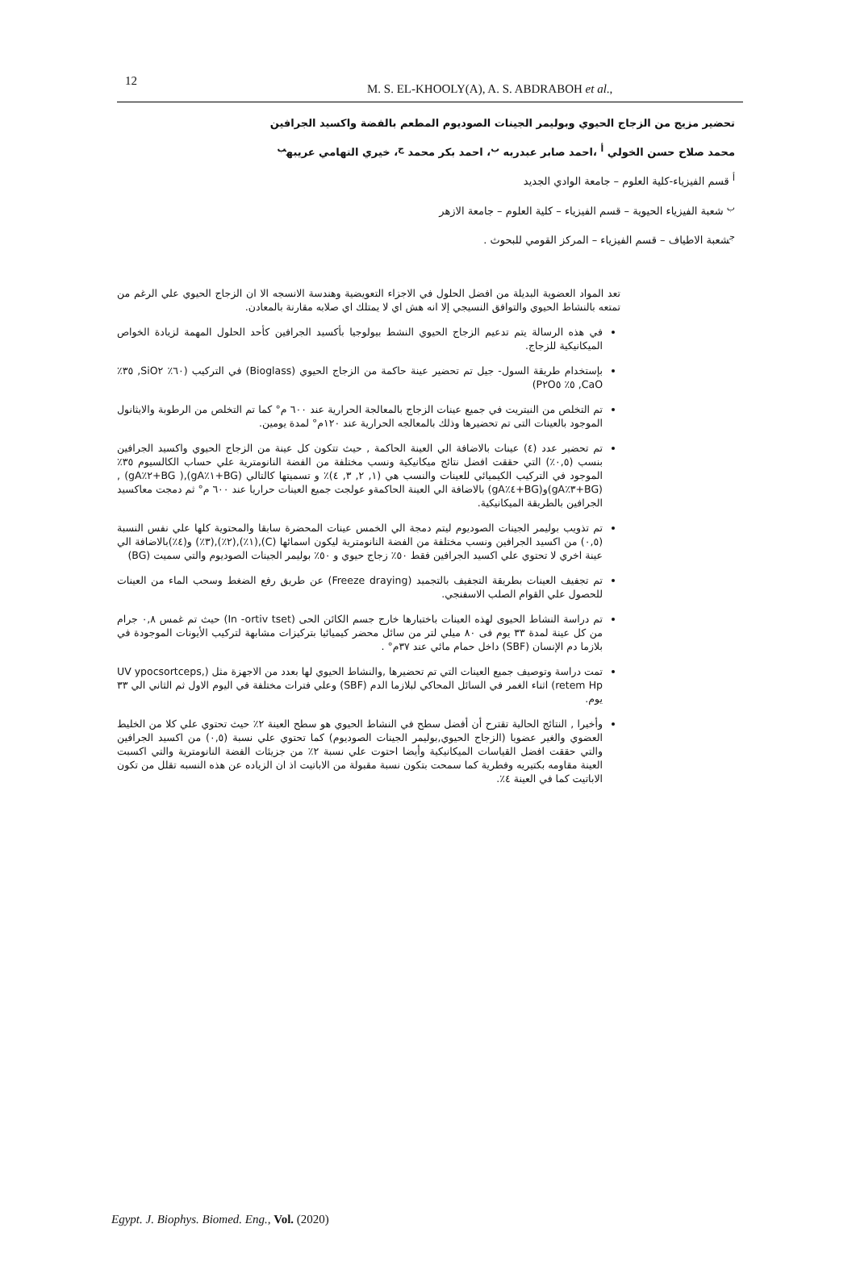12
M. S. EL-KHOOLY(A), A. S. ABDRABOH et al.,
تحضير مزيج من الزجاج الحيوي وبوليمر الجينات الصوديوم المطعم بالفضة واكسيد الجرافين
محمد صلاح حسن الخولي <sup>أ</sup> ،احمد صابر عبدربه <sup>ب</sup>، احمد بكر محمد <sup>ج</sup>، خيري التهامي عريبه<sup>ب</sup>
<sup>أ</sup> قسم الفيزياء-كلية العلوم – جامعة الوادي الجديد
<sup>ب</sup> شعبة الفيزياء الحيوية – قسم الفيزياء – كلية العلوم – جامعة الازهر
<sup>ج</sup>شعبة الاطياف – قسم الفيزياء – المركز القومي للبحوث .
تعد المواد العضوية البديلة من افضل الحلول في الاجزاء التعويضية وهندسة الانسجه الا ان الزجاج الحيوي علي الرغم من تمتعه بالنشاط الحيوي والتوافق النسيجي إلا انه هش اي لا يمتلك اي صلابه مقارنة بالمعادن.
في هذه الرسالة يتم تدعيم الزجاج الحيوي النشط بيولوجيا بأكسيد الجرافين كأحد الحلول المهمة لزيادة الخواص الميكانيكية للزجاج.
بإستخدام طريقة السول- جيل تم تحضير عينة حاكمة من الزجاج الحيوي (Bioglass) في التركيب (٦٠٪ SiO٢, ٣٥٪ CaO, ٥٪ P٢O٥)
تم التخلص من النيتريت في جميع عينات الزجاج بالمعالجة الحرارية عند ٦٠٠ م° كما تم التخلص من الرطوبة والايثانول الموجود بالعينات التى تم تحضيرها وذلك بالمعالجه الحرارية عند ١٢٠م° لمدة يومين.
تم تحضير عدد (٤) عينات بالاضافة الي العينة الحاكمة , حيث تتكون كل عينة من الزجاج الحيوي واكسيد الجرافين بنسب (٠,٥٪) التي حققت افضل نتائج ميكانيكية ونسب مختلفة من الفضة النانومترية علي حساب الكالسيوم ٣٥٪ الموجود في التركيب الكيميائي للعينات والنسب هي (١, ٢, ٣, ٤)٪ و تسميتها كالتالي (BG+١٪gA),( BG+٢٪gA) ,(BG+٣٪gA)و(BG+٤٪gA) بالاضافة الي العينة الحاكمةو عولجت جميع العينات حراريا عند ٦٠٠ م° ثم دمجت معاكسيد الجرافين بالطريقة الميكانيكية.
تم تذويب بوليمر الجينات الصوديوم ليتم دمجة الي الخمس عينات المحضرة سابقا والمحتوية كلها علي نفس النسبة (٠,٥) من اكسيد الجرافين ونسب مختلفة من الفضة النانومترية ليكون اسمائها (C),(١٪),(٢٪),(٣٪) و(٤٪)بالاضافة الي عينة اخري لا تحتوي علي اكسيد الجرافين فقط ٥٠٪ زجاج حيوي و ٥٠٪ بوليمر الجينات الصوديوم والتي سميت (BG)
تم تجفيف العينات بطريقة التجفيف بالتجميد (Freeze draying) عن طريق رفع الضغط وسحب الماء من العينات للحصول علي القوام الصلب الاسفنجي.
تم دراسة النشاط الحيوى لهذه العينات باختبارها خارج جسم الكائن الحى (In -ortiv tset) حيث تم غمس ٠,٨ جرام من كل عينة لمدة ٣٣ يوم فى ٨٠ ميلي لتر من سائل محضر كيميائيا بتركيزات مشابهة لتركيب الأيونات الموجودة في بلازما دم الإنسان (SBF) داخل حمام مائي عند ٣٧م° .
تمت دراسة وتوصيف جميع العينات التي تم تحضيرها ,والنشاط الحيوي لها بعدد من الاجهزة مثل (UV ypocsortceps, retem Hp) اثناء الغمر في السائل المحاكي لبلازما الدم (SBF) وعلي فترات مختلفة في اليوم الاول ثم الثاني الي ٣٣ يوم.
وأخيرا , النتائج الحالية تقترح أن أفضل سطح في النشاط الحيوي هو سطح العينة ٢٪ حيث تحتوي علي كلا من الخليط العضوي والغير عضويا (الزجاج الحيوي,بوليمر الجينات الصوديوم) كما تحتوي علي نسبة (٠,٥) من اكسيد الجرافين والتي حققت افضل القياسات الميكانيكية وأيضا احتوت علي نسبة ٢٪ من جزيئات الفضة النانومترية والتي اكسبت العينة مقاومه بكتيريه وفطرية كما سمحت بتكون نسبة مقبولة من الاباتيت اذ ان الزياده عن هذه النسبه تقلل من تكون الاباتيت كما في العينة ٤٪.
Egypt. J. Biophys. Biomed. Eng., Vol. (2020)